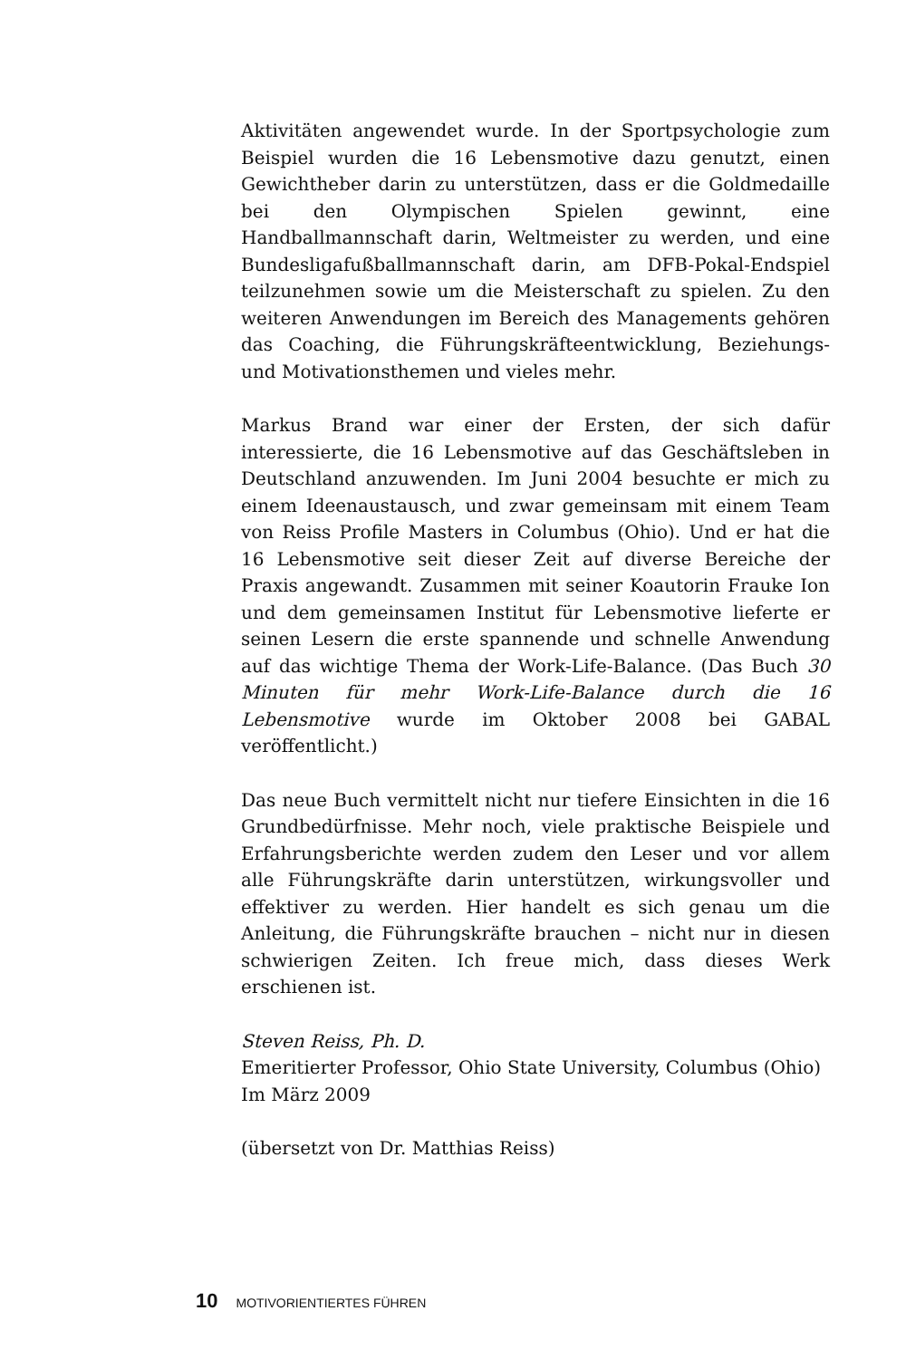Aktivitäten angewendet wurde. In der Sportpsychologie zum Beispiel wurden die 16 Lebensmotive dazu genutzt, einen Gewichtheber darin zu unterstützen, dass er die Goldmedaille bei den Olympischen Spielen gewinnt, eine Handballmannschaft darin, Weltmeister zu werden, und eine Bundesligafußballmannschaft darin, am DFB-Pokal-Endspiel teilzunehmen sowie um die Meisterschaft zu spielen. Zu den weiteren Anwendungen im Bereich des Managements gehören das Coaching, die Führungskräfteentwicklung, Beziehungs- und Motivationsthemen und vieles mehr.
Markus Brand war einer der Ersten, der sich dafür interessierte, die 16 Lebensmotive auf das Geschäftsleben in Deutschland anzuwenden. Im Juni 2004 besuchte er mich zu einem Ideenaustausch, und zwar gemeinsam mit einem Team von Reiss Profile Masters in Columbus (Ohio). Und er hat die 16 Lebensmotive seit dieser Zeit auf diverse Bereiche der Praxis angewandt. Zusammen mit seiner Koautorin Frauke Ion und dem gemeinsamen Institut für Lebensmotive lieferte er seinen Lesern die erste spannende und schnelle Anwendung auf das wichtige Thema der Work-Life-Balance. (Das Buch 30 Minuten für mehr Work-Life-Balance durch die 16 Lebensmotive wurde im Oktober 2008 bei GABAL veröffentlicht.)
Das neue Buch vermittelt nicht nur tiefere Einsichten in die 16 Grundbedürfnisse. Mehr noch, viele praktische Beispiele und Erfahrungsberichte werden zudem den Leser und vor allem alle Führungskräfte darin unterstützen, wirkungsvoller und effektiver zu werden. Hier handelt es sich genau um die Anleitung, die Führungskräfte brauchen – nicht nur in diesen schwierigen Zeiten. Ich freue mich, dass dieses Werk erschienen ist.
Steven Reiss, Ph. D.
Emeritierter Professor, Ohio State University, Columbus (Ohio)
Im März 2009
(übersetzt von Dr. Matthias Reiss)
10 MOTIVORIENTIERTES FÜHREN